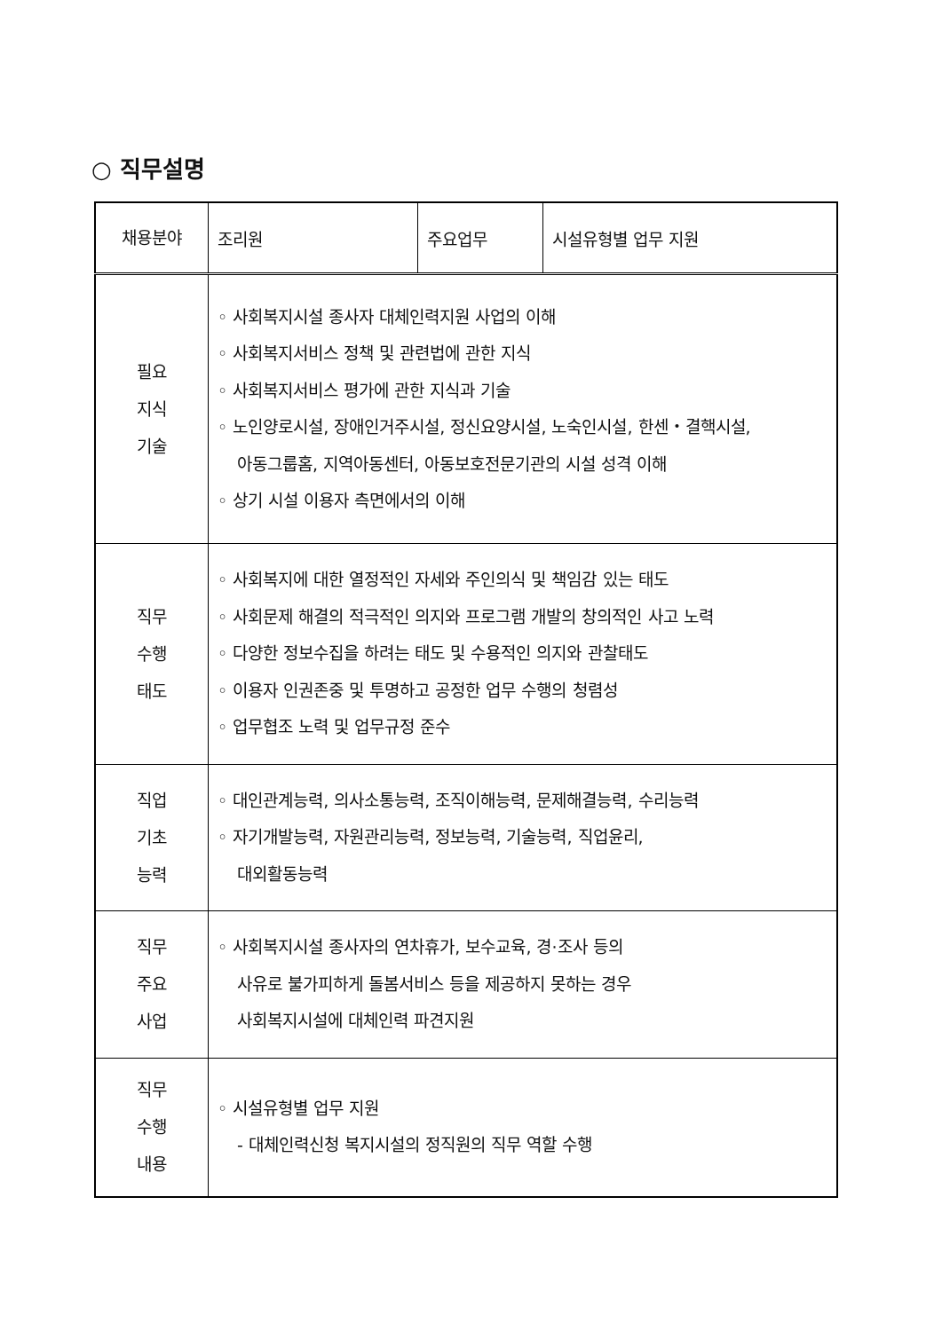○ 직무설명
| 채용분야 | 조리원 | 주요업무 | 시설유형별 업무 지원 |
| 필요 지식 기술 | ◦ 사회복지시설 종사자 대체인력지원 사업의 이해 ◦ 사회복지서비스 정책 및 관련법에 관한 지식 ◦ 사회복지서비스 평가에 관한 지식과 기술 ◦ 노인양로시설, 장애인거주시설, 정신요양시설, 노숙인시설, 한센・결핵시설, 아동그룹홈, 지역아동센터, 아동보호전문기관의 시설 성격 이해 ◦ 상기 시설 이용자 측면에서의 이해 | | |
| 직무 수행 태도 | ◦ 사회복지에 대한 열정적인 자세와 주인의식 및 책임감 있는 태도 ◦ 사회문제 해결의 적극적인 의지와 프로그램 개발의 창의적인 사고 노력 ◦ 다양한 정보수집을 하려는 태도 및 수용적인 의지와 관찰태도 ◦ 이용자 인권존중 및 투명하고 공정한 업무 수행의 청렴성 ◦ 업무협조 노력 및 업무규정 준수 | | |
| 직업 기초 능력 | ◦ 대인관계능력, 의사소통능력, 조직이해능력, 문제해결능력, 수리능력 ◦ 자기개발능력, 자원관리능력, 정보능력, 기술능력, 직업윤리, 대외활동능력 | | |
| 직무 주요 사업 | ◦ 사회복지시설 종사자의 연차휴가, 보수교육, 경·조사 등의 사유로 불가피하게 돌봄서비스 등을 제공하지 못하는 경우 사회복지시설에 대체인력 파견지원 | | |
| 직무 수행 내용 | ◦ 시설유형별 업무 지원 - 대체인력신청 복지시설의 정직원의 직무 역할 수행 | | |